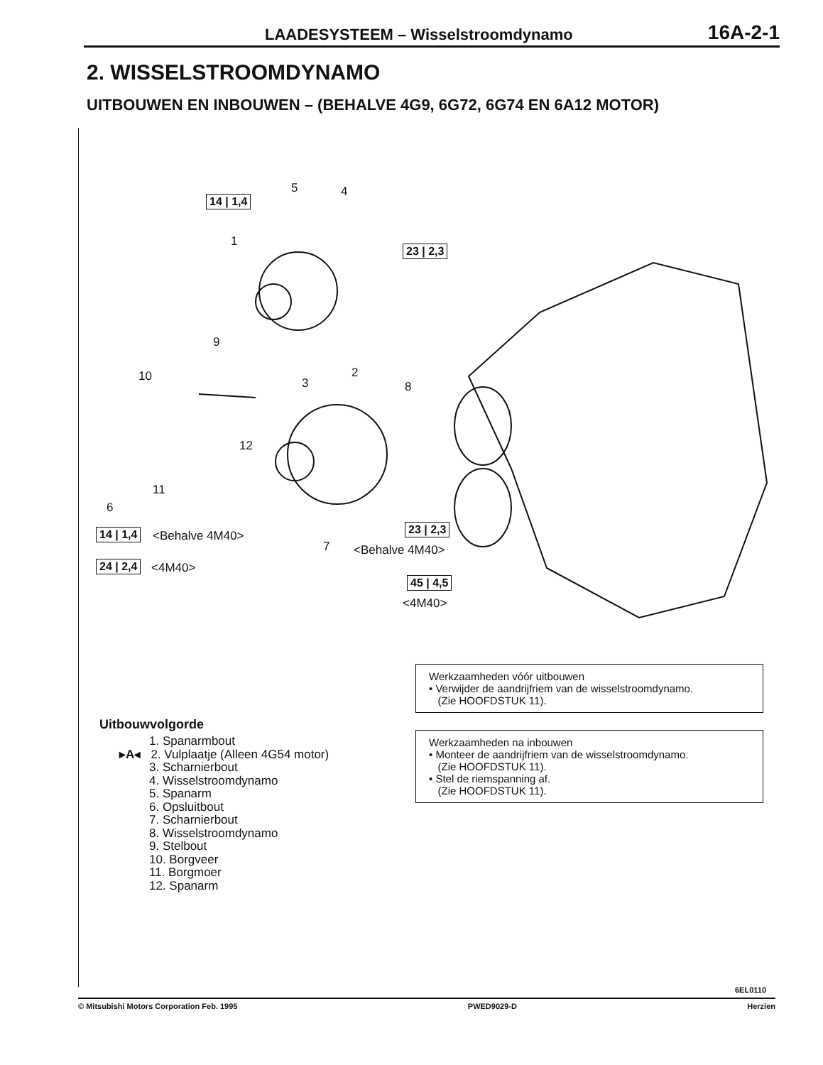LAADESYSTEEM – Wisselstroomdynamo 16A-2-1
2. WISSELSTROOMDYNAMO
UITBOUWEN EN INBOUWEN – (BEHALVE 4G9, 6G72, 6G74 EN 6A12 MOTOR)
5 4
14 | 1,4
1
23 | 2,3
9
10 3
2
8
12
11
6
14 | 1,4 <Behalve 4M40>
24 | 2,4 <4M40>
23 | 2,3
7 <Behalve 4M40>
45 | 4,5
<4M40>
Werkzaamheden vóór uitbouwen
• Verwijder de aandrijfriem van de wisselstroomdynamo.
(Zie HOOFDSTUK 11).
Werkzaamheden na inbouwen
• Monteer de aandrijfriem van de wisselstroomdynamo.
(Zie HOOFDSTUK 11).
• Stel de riemspanning af.
(Zie HOOFDSTUK 11).
Uitbouwvolgorde
1. Spanarmbout
▸A◂ 2. Vulplaatje (Alleen 4G54 motor)
3. Scharnierbout
4. Wisselstroomdynamo
5. Spanarm
6. Opsluitbout
7. Scharnierbout
8. Wisselstroomdynamo
9. Stelbout
10. Borgveer
11. Borgmoer
12. Spanarm
6EL0110
© Mitsubishi Motors Corporation Feb. 1995 PWED9029-D Herzien